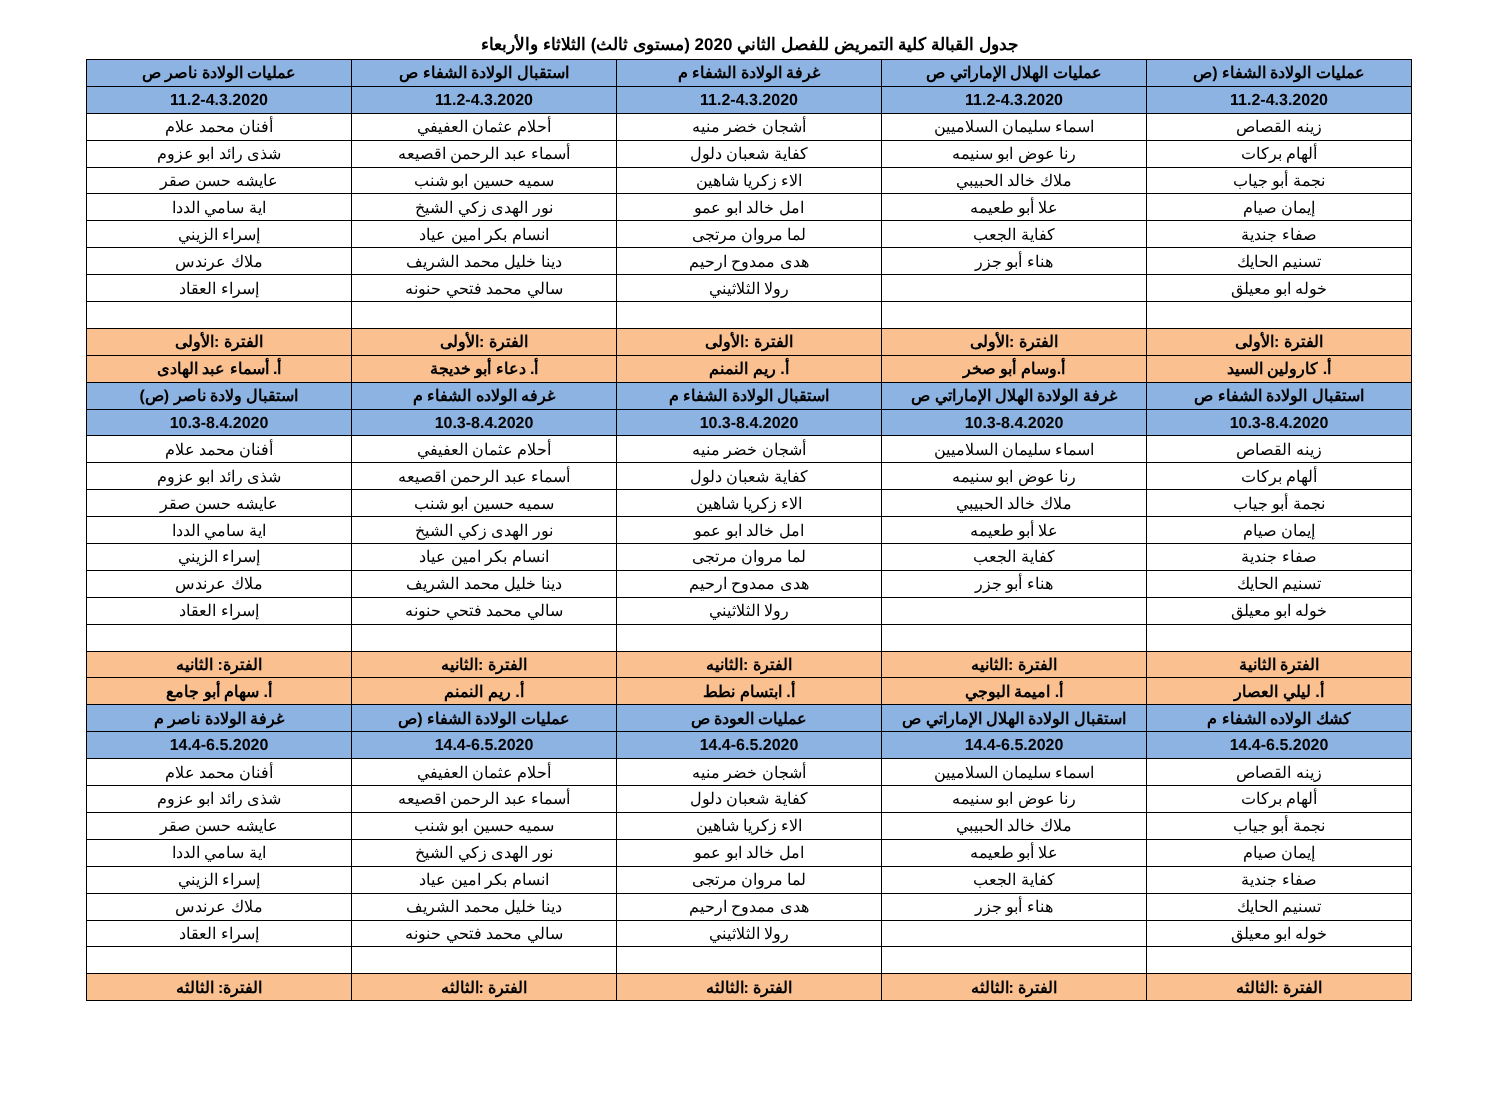جدول القبالة كلية التمريض للفصل الثاني 2020 (مستوى ثالث) الثلاثاء والأربعاء
| عمليات الولادة الشفاء (ص | عمليات الهلال الإماراتي ص | غرفة الولادة الشفاء م | استقبال الولادة الشفاء ص | عمليات الولادة ناصر ص |
| 11.2-4.3.2020 | 11.2-4.3.2020 | 11.2-4.3.2020 | 11.2-4.3.2020 | 11.2-4.3.2020 |
| زينه القصاص | اسماء سليمان السلاميين | أشجان خضر منيه | أحلام عثمان العفيفي | أفنان محمد علام |
| ألهام بركات | رنا عوض ابو سنيمه | كفاية شعبان دلول | أسماء عبد الرحمن اقصيعه | شذى رائد ابو عزوم |
| نجمة أبو جياب | ملاك خالد الحبيبي | الاء زكريا شاهين | سميه حسين ابو شنب | عايشه حسن صقر |
| إيمان صيام | علا أبو طعيمه | امل خالد ابو عمو | نور الهدى زكي الشيخ | اية سامي الددا |
| صفاء جندية | كفاية الجعب | لما مروان مرتجى | انسام بكر امين عياد | إسراء الزيني |
| تسنيم الحايك | هناء أبو جزر | هدى ممدوح ارحيم | دينا خليل محمد الشريف | ملاك عرندس |
| خوله ابو معيلق | | رولا الثلاثيني | سالي محمد فتحي حنونه | إسراء العقاد |
| الفترة :الأولى | الفترة :الأولى | الفترة :الأولى | الفترة :الأولى | الفترة :الأولى |
| أ. كارولين السيد | أ.وسام أبو صخر | أ. ريم النمنم | أ. دعاء أبو خديجة | أ. أسماء عبد الهادى |
| استقبال الولادة الشفاء ص | غرفة الولادة الهلال الإماراتي ص | استقبال الولادة الشفاء م | غرفه الولاده الشفاء م | استقبال ولادة ناصر (ص) |
| 10.3-8.4.2020 | 10.3-8.4.2020 | 10.3-8.4.2020 | 10.3-8.4.2020 | 10.3-8.4.2020 |
| زينه القصاص | اسماء سليمان السلاميين | أشجان خضر منيه | أحلام عثمان العفيفي | أفنان محمد علام |
| ألهام بركات | رنا عوض ابو سنيمه | كفاية شعبان دلول | أسماء عبد الرحمن اقصيعه | شذى رائد ابو عزوم |
| نجمة أبو جياب | ملاك خالد الحبيبي | الاء زكريا شاهين | سميه حسين ابو شنب | عايشه حسن صقر |
| إيمان صيام | علا أبو طعيمه | امل خالد ابو عمو | نور الهدى زكي الشيخ | اية سامي الددا |
| صفاء جندية | كفاية الجعب | لما مروان مرتجى | انسام بكر امين عياد | إسراء الزيني |
| تسنيم الحايك | هناء أبو جزر | هدى ممدوح ارحيم | دينا خليل محمد الشريف | ملاك عرندس |
| خوله ابو معيلق | | رولا الثلاثيني | سالي محمد فتحي حنونه | إسراء العقاد |
| الفترة الثانية | الفترة :الثانيه | الفترة :الثانيه | الفترة :الثانيه | الفترة: الثانيه |
| أ. ليلي العصار | أ. اميمة البوجي | أ. ابتسام نطط | أ. ريم النمنم | أ. سهام أبو جامع |
| كشك الولاده الشفاء م | استقبال الولادة الهلال الإماراتي ص | عمليات العودة ص | عمليات الولادة الشفاء (ص | غرفة الولادة ناصر م |
| 14.4-6.5.2020 | 14.4-6.5.2020 | 14.4-6.5.2020 | 14.4-6.5.2020 | 14.4-6.5.2020 |
| زينه القصاص | اسماء سليمان السلاميين | أشجان خضر منيه | أحلام عثمان العفيفي | أفنان محمد علام |
| ألهام بركات | رنا عوض ابو سنيمه | كفاية شعبان دلول | أسماء عبد الرحمن اقصيعه | شذى رائد ابو عزوم |
| نجمة أبو جياب | ملاك خالد الحبيبي | الاء زكريا شاهين | سميه حسين ابو شنب | عايشه حسن صقر |
| إيمان صيام | علا أبو طعيمه | امل خالد ابو عمو | نور الهدى زكي الشيخ | اية سامي الددا |
| صفاء جندية | كفاية الجعب | لما مروان مرتجى | انسام بكر امين عياد | إسراء الزيني |
| تسنيم الحايك | هناء أبو جزر | هدى ممدوح ارحيم | دينا خليل محمد الشريف | ملاك عرندس |
| خوله ابو معيلق | | رولا الثلاثيني | سالي محمد فتحي حنونه | إسراء العقاد |
| الفترة :الثالثه | الفترة :الثالثه | الفترة :الثالثه | الفترة :الثالثه | الفترة: الثالثه |